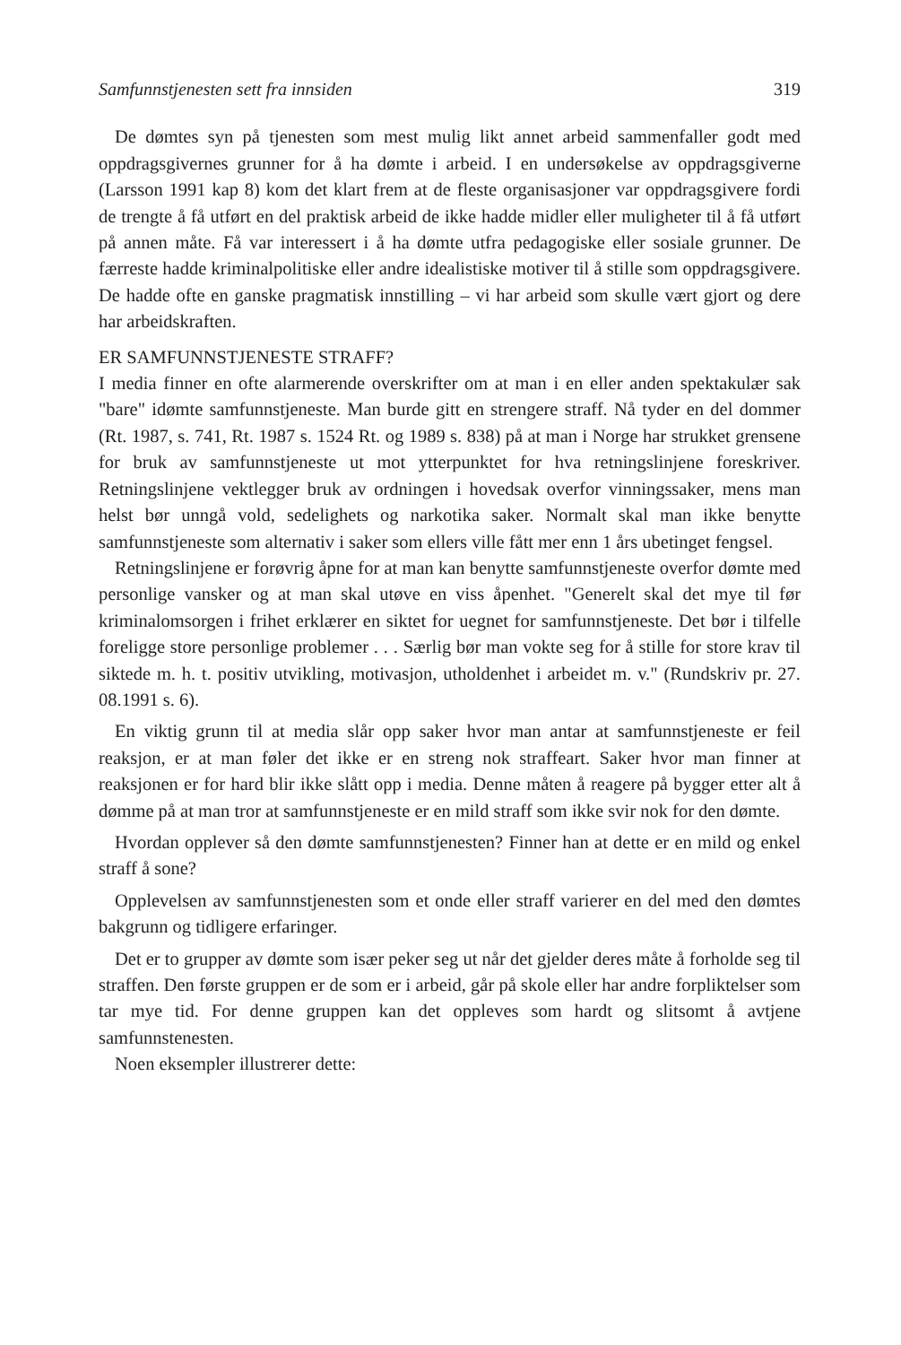Samfunnstjenesten sett fra innsiden 319
De dømtes syn på tjenesten som mest mulig likt annet arbeid sammenfaller godt med oppdragsgivernes grunner for å ha dømte i arbeid. I en undersøkelse av oppdragsgiverne (Larsson 1991 kap 8) kom det klart frem at de fleste organisasjoner var oppdragsgivere fordi de trengte å få utført en del praktisk arbeid de ikke hadde midler eller muligheter til å få utført på annen måte. Få var interessert i å ha dømte utfra pedagogiske eller sosiale grunner. De færreste hadde kriminalpolitiske eller andre idealistiske motiver til å stille som oppdragsgivere. De hadde ofte en ganske pragmatisk innstilling – vi har arbeid som skulle vært gjort og dere har arbeidskraften.
ER SAMFUNNSTJENESTE STRAFF?
I media finner en ofte alarmerende overskrifter om at man i en eller anden spektakulær sak "bare" idømte samfunnstjeneste. Man burde gitt en strengere straff. Nå tyder en del dommer (Rt. 1987, s. 741, Rt. 1987 s. 1524 Rt. og 1989 s. 838) på at man i Norge har strukket grensene for bruk av samfunnstjeneste ut mot ytterpunktet for hva retningslinjene foreskriver. Retningslinjene vektlegger bruk av ordningen i hovedsak overfor vinningssaker, mens man helst bør unngå vold, sedelighets og narkotika saker. Normalt skal man ikke benytte samfunnstjeneste som alternativ i saker som ellers ville fått mer enn 1 års ubetinget fengsel.
Retningslinjene er forøvrig åpne for at man kan benytte samfunnstjeneste overfor dømte med personlige vansker og at man skal utøve en viss åpenhet. "Generelt skal det mye til før kriminalomsorgen i frihet erklærer en siktet for uegnet for samfunnstjeneste. Det bør i tilfelle foreligge store personlige problemer . . . Særlig bør man vokte seg for å stille for store krav til siktede m. h. t. positiv utvikling, motivasjon, utholdenhet i arbeidet m. v." (Rundskriv pr. 27. 08.1991 s. 6).
En viktig grunn til at media slår opp saker hvor man antar at samfunnstjeneste er feil reaksjon, er at man føler det ikke er en streng nok straffeart. Saker hvor man finner at reaksjonen er for hard blir ikke slått opp i media. Denne måten å reagere på bygger etter alt å dømme på at man tror at samfunnstjeneste er en mild straff som ikke svir nok for den dømte.
Hvordan opplever så den dømte samfunnstjenesten? Finner han at dette er en mild og enkel straff å sone?
Opplevelsen av samfunnstjenesten som et onde eller straff varierer en del med den dømtes bakgrunn og tidligere erfaringer.
Det er to grupper av dømte som især peker seg ut når det gjelder deres måte å forholde seg til straffen. Den første gruppen er de som er i arbeid, går på skole eller har andre forpliktelser som tar mye tid. For denne gruppen kan det oppleves som hardt og slitsomt å avtjene samfunnstenesten.
Noen eksempler illustrerer dette: